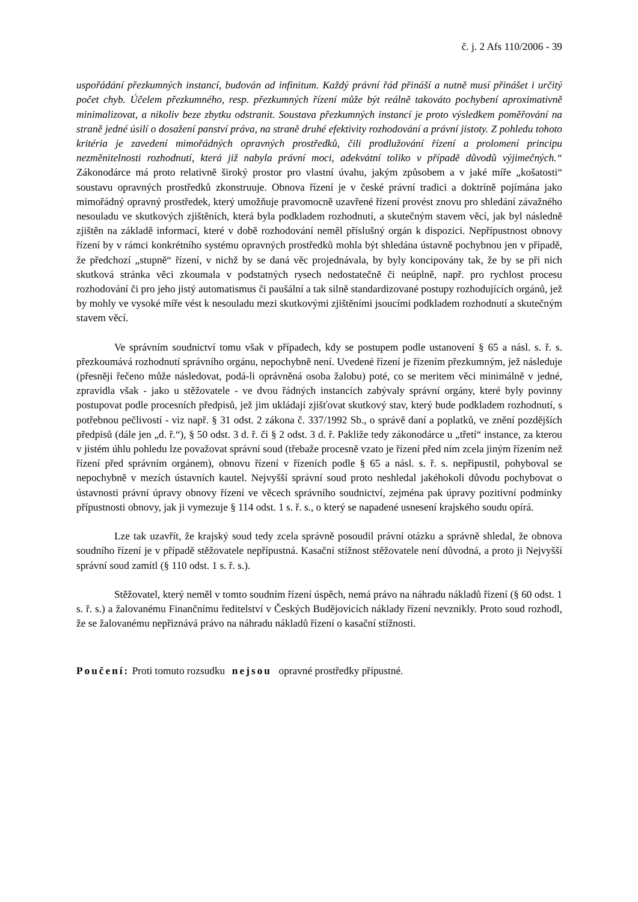č. j. 2 Afs 110/2006 - 39
uspořádání přezkumných instancí, budován ad infinitum. Každý právní řád přináší a nutně musí přinášet i určitý počet chyb. Účelem přezkumného, resp. přezkumných řízení může být reálně takováto pochybení aproximativně minimalizovat, a nikoliv beze zbytku odstranit. Soustava přezkumných instancí je proto výsledkem poměřování na straně jedné úsilí o dosažení panství práva, na straně druhé efektivity rozhodování a právní jistoty. Z pohledu tohoto kritéria je zavedení mimořádných opravných prostředků, čili prodlužování řízení a prolomení principu nezměnitelnosti rozhodnutí, která již nabyla právní moci, adekvátní toliko v případě důvodů výjimečných.“ Zákonodárce má proto relativně široký prostor pro vlastní úvahu, jakým způsobem a v jaké míře „košatosti“ soustavu opravných prostředků zkonstruuje. Obnova řízení je v české právní tradici a doktríně pojímána jako mimořádný opravný prostředek, který umožňuje pravomocně uzavřené řízení provést znovu pro shledání závažného nesouladu ve skutkových zjištěních, která byla podkladem rozhodnutí, a skutečným stavem věcí, jak byl následně zjištěn na základě informací, které v době rozhodování neměl příslušný orgán k dispozici. Nepřípustnost obnovy řízení by v rámci konkrétního systému opravných prostředků mohla být shledána ústavně pochybnou jen v případě, že předchozí „stupně“ řízení, v nichž by se daná věc projednávala, by byly koncipovány tak, že by se při nich skutková stránka věci zkoumala v podstatných rysech nedostatečně či neúplně, např. pro rychlost procesu rozhodování či pro jeho jistý automatismus či paušální a tak silně standardizované postupy rozhodujících orgánů, jež by mohly ve vysoké míře vést k nesouladu mezi skutkovými zjištěními jsoucími podkladem rozhodnutí a skutečným stavem věcí.
Ve správním soudnictví tomu však v případech, kdy se postupem podle ustanovení § 65 a násl. s. ř. s. přezkoumává rozhodnutí správního orgánu, nepochybně není. Uvedené řízení je řízením přezkumným, jež následuje (přesněji řečeno může následovat, podá-li oprávněná osoba žalobu) poté, co se meritem věci minimálně v jedné, zpravidla však - jako u stěžovatele - ve dvou řádných instancích zabývaly správní orgány, které byly povinny postupovat podle procesních předpisů, jež jim ukládají zjišťovat skutkový stav, který bude podkladem rozhodnutí, s potřebnou pečlivostí - viz např. § 31 odst. 2 zákona č. 337/1992 Sb., o správě daní a poplatků, ve znění pozdějších předpisů (dále jen „d. ř.“), § 50 odst. 3 d. ř. či § 2 odst. 3 d. ř. Pakliže tedy zákonodárce u „třetí“ instance, za kterou v jistém úhlu pohledu lze považovat správní soud (třebaže procesně vzato je řízení před ním zcela jiným řízením než řízení před správním orgánem), obnovu řízení v řízeních podle § 65 a násl. s. ř. s. nepřipustil, pohyboval se nepochybně v mezích ústavních kautel. Nejvyšší správní soud proto neshledal jakéhokoli důvodu pochybovat o ústavnosti právní úpravy obnovy řízení ve věcech správního soudnictví, zejména pak úpravy pozitivní podmínky přípustnosti obnovy, jak ji vymezuje § 114 odst. 1 s. ř. s., o který se napadené usnesení krajského soudu opírá.
Lze tak uzavřít, že krajský soud tedy zcela správně posoudil právní otázku a správně shledal, že obnova soudního řízení je v případě stěžovatele nepřípustná. Kasační stížnost stěžovatele není důvodná, a proto ji Nejvyšší správní soud zamítl (§ 110 odst. 1 s. ř. s.).
Stěžovatel, který neměl v tomto soudním řízení úspěch, nemá právo na náhradu nákladů řízení (§ 60 odst. 1 s. ř. s.) a žalovanému Finančnímu ředitelství v Českých Budějovicích náklady řízení nevznikly. Proto soud rozhodl, že se žalovanému nepřiznává právo na náhradu nákladů řízení o kasační stížnosti.
Poučení: Proti tomuto rozsudku nejsou opravné prostředky přípustné.